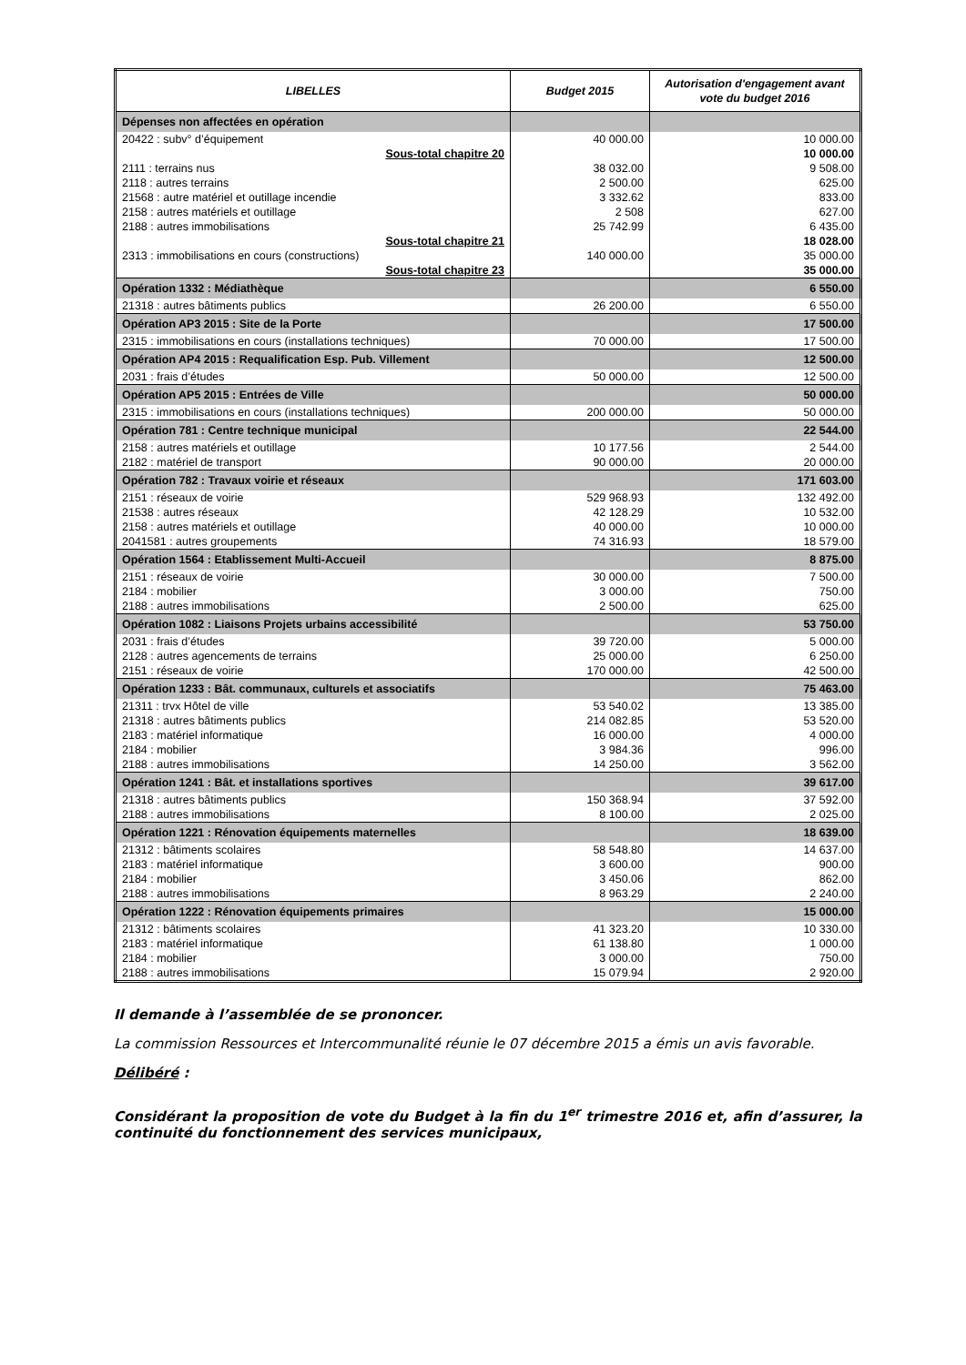| LIBELLES | Budget 2015 | Autorisation d'engagement avant vote du budget 2016 |
| --- | --- | --- |
| Dépenses non affectées en opération | | |
| 20422 : subv° d’équipement | 40 000.00 | 10 000.00 |
| Sous-total chapitre 20 | | 10 000.00 |
| 2111 : terrains nus | 38 032.00 | 9 508.00 |
| 2118 : autres terrains | 2 500.00 | 625.00 |
| 21568 : autre matériel et outillage incendie | 3 332.62 | 833.00 |
| 2158 : autres matériels et outillage | 2 508 | 627.00 |
| 2188 : autres immobilisations | 25 742.99 | 6 435.00 |
| Sous-total chapitre 21 | | 18 028.00 |
| 2313 : immobilisations en cours (constructions) | 140 000.00 | 35 000.00 |
| Sous-total chapitre 23 | | 35 000.00 |
| Opération 1332 : Médiathèque | | 6 550.00 |
| 21318 : autres bâtiments publics | 26 200.00 | 6 550.00 |
| Opération AP3 2015 : Site de la Porte | | 17 500.00 |
| 2315 : immobilisations en cours (installations techniques) | 70 000.00 | 17 500.00 |
| Opération AP4 2015 : Requalification Esp. Pub. Villement | | 12 500.00 |
| 2031 : frais d’études | 50 000.00 | 12 500.00 |
| Opération AP5 2015 : Entrées de Ville | | 50 000.00 |
| 2315 : immobilisations en cours (installations techniques) | 200 000.00 | 50 000.00 |
| Opération 781 : Centre technique municipal | | 22 544.00 |
| 2158 : autres matériels et outillage | 10 177.56 | 2 544.00 |
| 2182 : matériel de transport | 90 000.00 | 20 000.00 |
| Opération 782 : Travaux voirie et réseaux | | 171 603.00 |
| 2151 : réseaux de voirie | 529 968.93 | 132 492.00 |
| 21538 : autres réseaux | 42 128.29 | 10 532.00 |
| 2158 : autres matériels et outillage | 40 000.00 | 10 000.00 |
| 2041581 : autres groupements | 74 316.93 | 18 579.00 |
| Opération 1564 : Etablissement Multi-Accueil | | 8 875.00 |
| 2151 : réseaux de voirie | 30 000.00 | 7 500.00 |
| 2184 : mobilier | 3 000.00 | 750.00 |
| 2188 : autres immobilisations | 2 500.00 | 625.00 |
| Opération 1082 : Liaisons Projets urbains accessibilité | | 53 750.00 |
| 2031 : frais d’études | 39 720.00 | 5 000.00 |
| 2128 : autres agencements de terrains | 25 000.00 | 6 250.00 |
| 2151 : réseaux de voirie | 170 000.00 | 42 500.00 |
| Opération 1233 : Bât. communaux, culturels et associatifs | | 75 463.00 |
| 21311 : trvx Hôtel de ville | 53 540.02 | 13 385.00 |
| 21318 : autres bâtiments publics | 214 082.85 | 53 520.00 |
| 2183 : matériel informatique | 16 000.00 | 4 000.00 |
| 2184 : mobilier | 3 984.36 | 996.00 |
| 2188 : autres immobilisations | 14 250.00 | 3 562.00 |
| Opération 1241 : Bât. et installations sportives | | 39 617.00 |
| 21318 : autres bâtiments publics | 150 368.94 | 37 592.00 |
| 2188 : autres immobilisations | 8 100.00 | 2 025.00 |
| Opération 1221 : Rénovation équipements maternelles | | 18 639.00 |
| 21312 : bâtiments scolaires | 58 548.80 | 14 637.00 |
| 2183 : matériel informatique | 3 600.00 | 900.00 |
| 2184 : mobilier | 3 450.06 | 862.00 |
| 2188 : autres immobilisations | 8 963.29 | 2 240.00 |
| Opération 1222 : Rénovation équipements primaires | | 15 000.00 |
| 21312 : bâtiments scolaires | 41 323.20 | 10 330.00 |
| 2183 : matériel informatique | 61 138.80 | 1 000.00 |
| 2184 : mobilier | 3 000.00 | 750.00 |
| 2188 : autres immobilisations | 15 079.94 | 2 920.00 |
Il demande à l’assemblée de se prononcer.
La commission Ressources et Intercommunalité réunie le 07 décembre 2015 a émis un avis favorable.
Délibéré :
Considérant la proposition de vote du Budget à la fin du 1<sup>er</sup> trimestre 2016 et, afin d’assurer, la continuité du fonctionnement des services municipaux,